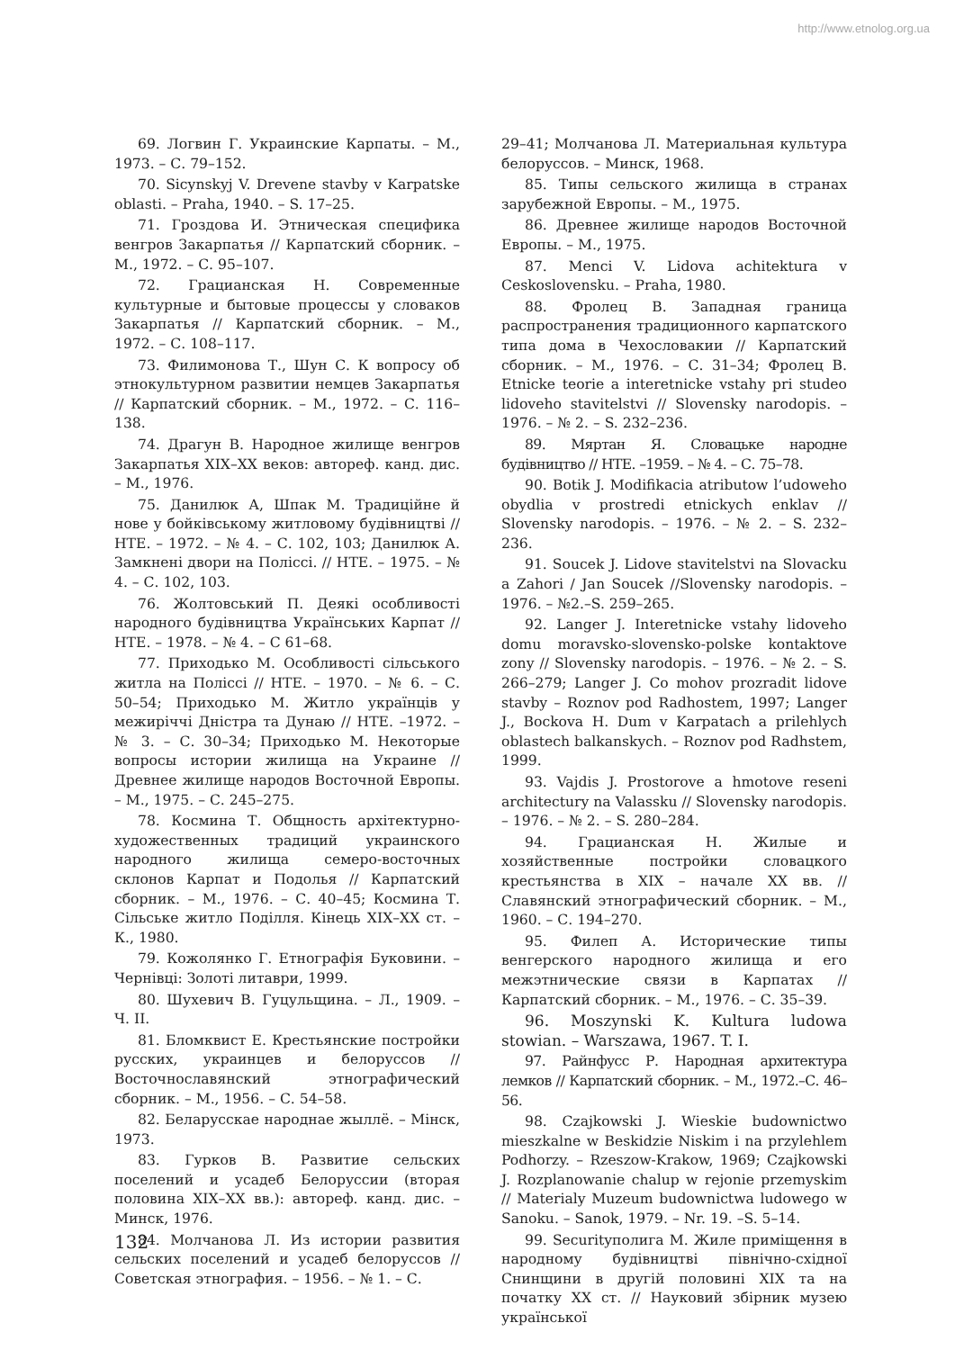http://www.etnolog.org.ua
69. Логвин Г. Украинские Карпаты. – М., 1973. – С. 79–152.
70. Sicynskyj V. Drevene stavby v Karpatske oblasti. – Praha, 1940. – S. 17–25.
71. Гроздова И. Этническая специфика венгров Закарпатья // Карпатский сборник. – М., 1972. – С. 95–107.
72. Грацианская Н. Современные культурные и бытовые процессы у словаков Закарпатья // Карпатский сборник. – М., 1972. – С. 108–117.
73. Филимонова Т., Шун С. К вопросу об этнокультурном развитии немцев Закарпатья // Карпатский сборник. – М., 1972. – С. 116–138.
74. Драгун В. Народное жилище венгров Закарпатья XIX–XX веков: автореф. канд. дис. – М., 1976.
75. Данилюк А, Шпак М. Традиційне й нове у бойківському житловому будівництві // НТЕ. – 1972. – № 4. – С. 102, 103; Данилюк А. Замкнені двори на Поліссі. // НТЕ. – 1975. – № 4. – С. 102, 103.
76. Жолтовський П. Деякі особливості народного будівництва Українських Карпат // НТЕ. – 1978. – № 4. – С 61–68.
77. Приходько М. Особливості сільського житла на Поліссі // НТЕ. – 1970. – № 6. – С. 50–54; Приходько М. Житло українців у межиріччі Дністра та Дунаю // НТЕ. –1972. – № 3. – С. 30–34; Приходько М. Некоторые вопросы истории жилища на Украине // Древнее жилище народов Восточной Европы. – М., 1975. – С. 245–275.
78. Космина Т. Общность архітектурно-художественных традиций украинского народного жилища семеро-восточных склонов Карпат и Подолья // Карпатский сборник. – М., 1976. – С. 40–45; Космина Т. Сільське житло Поділля. Кінець XIX–XX ст. – К., 1980.
79. Кожолянко Г. Етнографія Буковини. – Чернівці: Золоті литаври, 1999.
80. Шухевич В. Гуцульщина. – Л., 1909. – Ч. II.
81. Бломквист Е. Крестьянские постройки русских, украинцев и белоруссов // Восточнославянский этнографический сборник. – М., 1956. – С. 54–58.
82. Беларусскае народнае жыллё. – Мінск, 1973.
83. Гурков В. Развитие сельских поселений и усадеб Белоруссии (вторая половина XIX–XX вв.): автореф. канд. дис. – Минск, 1976.
84. Молчанова Л. Из истории развития сельских поселений и усадеб белоруссов // Советская этнография. – 1956. – № 1. – С.
29–41; Молчанова Л. Материальная культура белоруссов. – Минск, 1968.
85. Типы сельского жилища в странах зарубежной Европы. – М., 1975.
86. Древнее жилище народов Восточной Европы. – М., 1975.
87. Menci V. Lidova achitektura v Ceskoslovensku. – Praha, 1980.
88. Фролец В. Западная граница распространения традиционного карпатского типа дома в Чехословакии // Карпатский сборник. – М., 1976. – С. 31–34; Фролец В. Etnicke teorie a interetnicke vstahy pri studeo lidoveho stavitelstvi // Slovensky narodopis. – 1976. – № 2. – S. 232–236.
89. Мяртан Я. Словацьке народне будівництво // НТЕ. –1959. – № 4. – С. 75–78.
90. Botik J. Modifikacia atributow l’udoweho obydlia v prostredi etnickych enklav // Slovensky narodopis. – 1976. – № 2. – S. 232–236.
91. Soucek J. Lidove stavitelstvi na Slovacku a Zahori / Jan Soucek //Slovensky narodopis. – 1976. – №2.–S. 259–265.
92. Langer J. Interetnicke vstahy lidoveho domu moravsko-slovensko-polske kontaktove zony // Slovensky narodopis. – 1976. – № 2. – S. 266–279; Langer J. Co mohov prozradit lidove stavby – Roznov pod Radhostem, 1997; Langer J., Bockova H. Dum v Karpatach a prilehlych oblastech balkanskych. – Roznov pod Radhstem, 1999.
93. Vajdis J. Prostorove a hmotove reseni architectury na Valassku // Slovensky narodopis. – 1976. – № 2. – S. 280–284.
94. Грацианская Н. Жилые и хозяйственные постройки словацкого крестьянства в XIX – начале XX вв. // Славянский этнографический сборник. – М., 1960. – С. 194–270.
95. Филеп А. Исторические типы венгерского народного жилища и его межэтнические связи в Карпатах // Карпатский сборник. – М., 1976. – С. 35–39.
96. Moszynski K. Kultura ludowa stowian. – Warszawa, 1967. T. I.
97. Райнфусс Р. Народная архитектура лемков // Карпатский сборник. – М., 1972.–С. 46–56.
98. Czajkowski J. Wieskie budownictwo mieszkalne w Beskidzie Niskim i na przylehlem Podhorzy. – Rzeszow-Krakow, 1969; Czajkowski J. Rozplanowanie chalup w rejonie przemyskim // Materialy Muzeum budownictwa ludowego w Sanoku. – Sanok, 1979. – Nr. 19. –S. 5–14.
99. Securityполига М. Жиле приміщення в народному будівництві північно-східної Снинщини в другій половині XIX та на початку XX ст. // Науковий збірник музею української
132